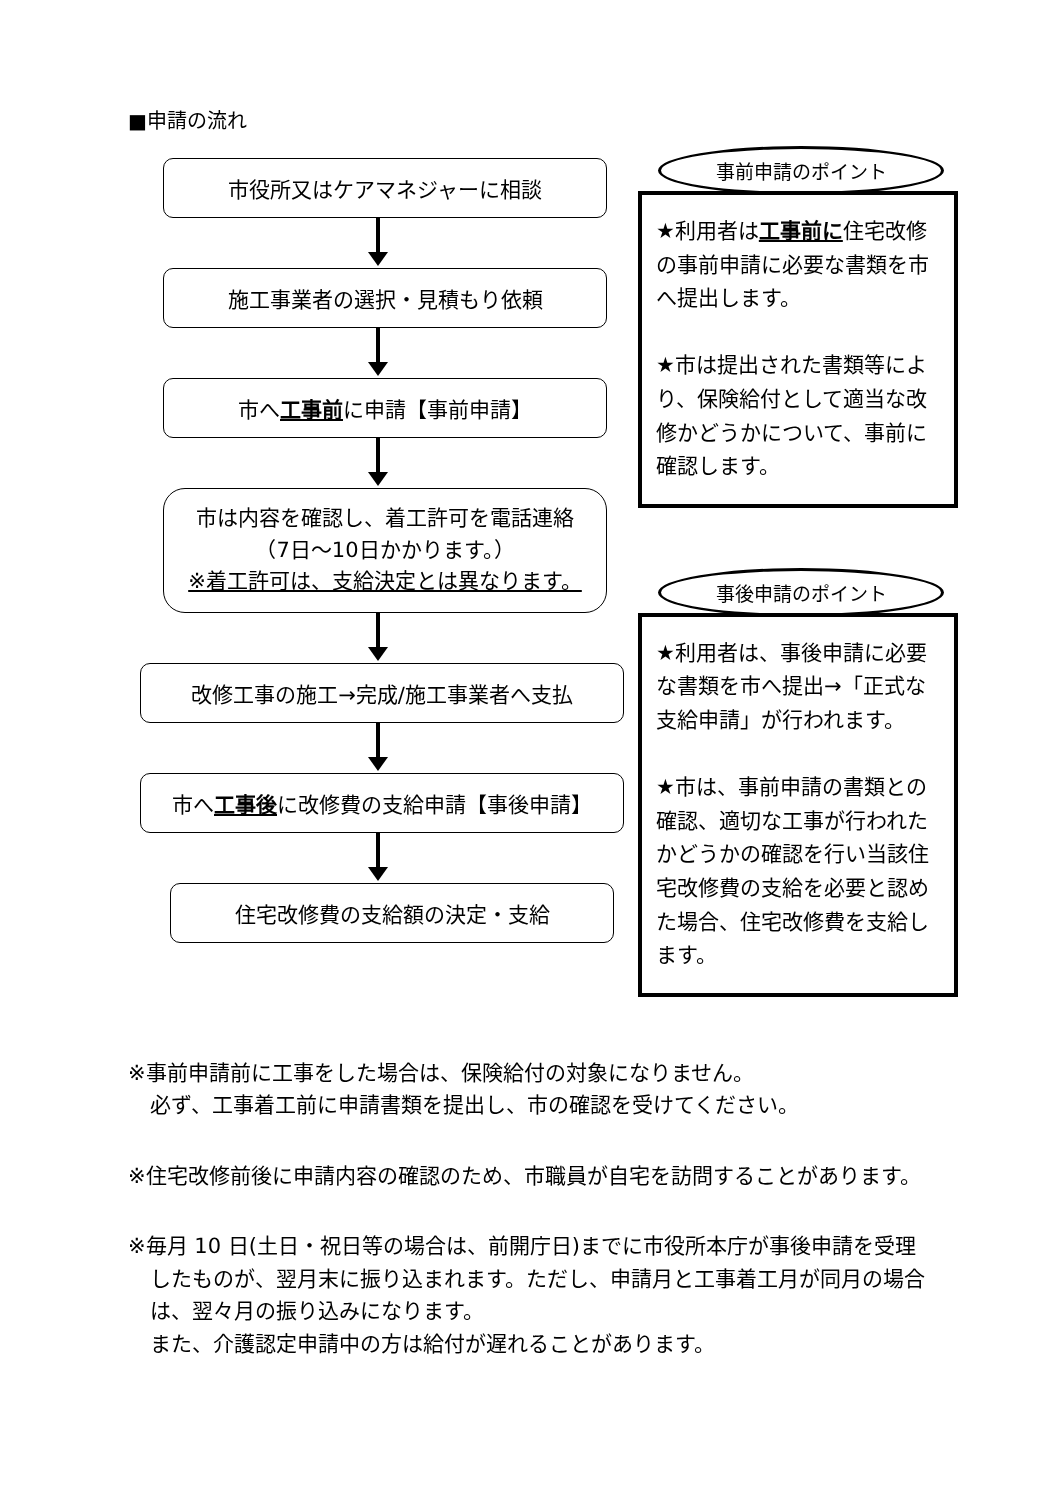■申請の流れ
市役所又はケアマネジャーに相談
施工事業者の選択・見積もり依頼
市へ工事前に申請【事前申請】
市は内容を確認し、着工許可を電話連絡
（7日～10日かかります。）
※着工許可は、支給決定とは異なります。
改修工事の施工→完成/施工事業者へ支払
市へ工事後に改修費の支給申請【事後申請】
住宅改修費の支給額の決定・支給
事前申請のポイント
★利用者は工事前に住宅改修の事前申請に必要な書類を市へ提出します。
★市は提出された書類等により、保険給付として適当な改修かどうかについて、事前に確認します。
事後申請のポイント
★利用者は、事後申請に必要な書類を市へ提出→「正式な支給申請」が行われます。
★市は、事前申請の書類との確認、適切な工事が行われたかどうかの確認を行い当該住宅改修費の支給を必要と認めた場合、住宅改修費を支給します。
※事前申請前に工事をした場合は、保険給付の対象になりません。
必ず、工事着工前に申請書類を提出し、市の確認を受けてください。
※住宅改修前後に申請内容の確認のため、市職員が自宅を訪問することがあります。
※毎月 10 日(土日・祝日等の場合は、前開庁日)までに市役所本庁が事後申請を受理したものが、翌月末に振り込まれます。ただし、申請月と工事着工月が同月の場合は、翌々月の振り込みになります。
また、介護認定申請中の方は給付が遅れることがあります。